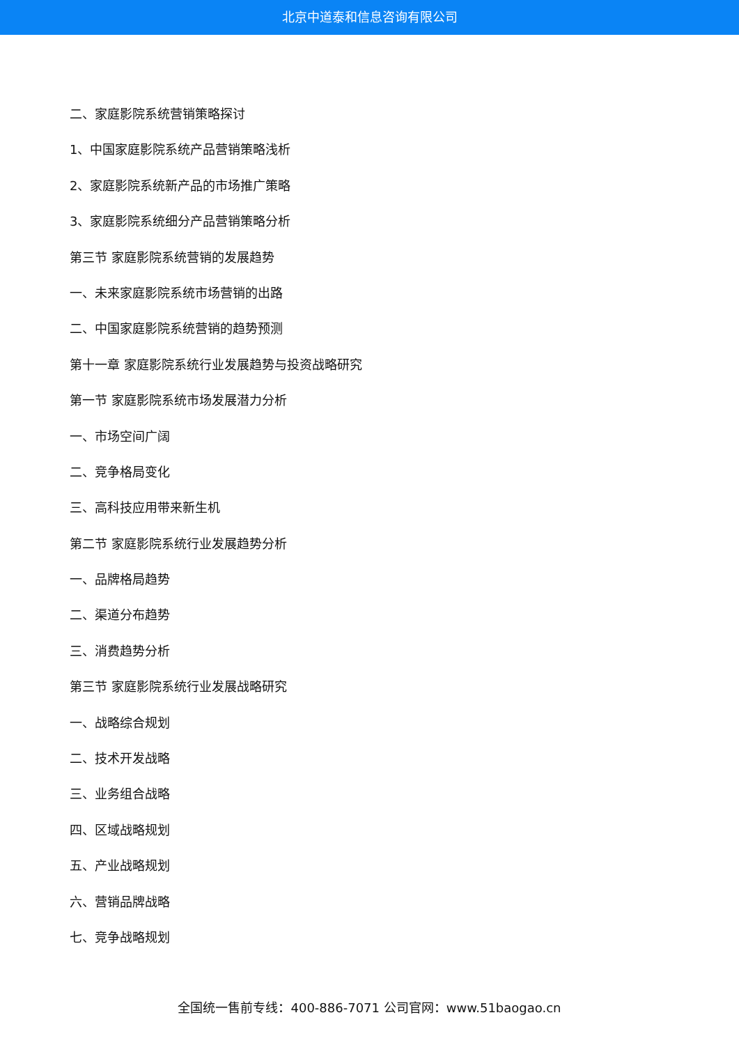北京中道泰和信息咨询有限公司
二、家庭影院系统营销策略探讨
1、中国家庭影院系统产品营销策略浅析
2、家庭影院系统新产品的市场推广策略
3、家庭影院系统细分产品营销策略分析
第三节 家庭影院系统营销的发展趋势
一、未来家庭影院系统市场营销的出路
二、中国家庭影院系统营销的趋势预测
第十一章 家庭影院系统行业发展趋势与投资战略研究
第一节 家庭影院系统市场发展潜力分析
一、市场空间广阔
二、竞争格局变化
三、高科技应用带来新生机
第二节 家庭影院系统行业发展趋势分析
一、品牌格局趋势
二、渠道分布趋势
三、消费趋势分析
第三节 家庭影院系统行业发展战略研究
一、战略综合规划
二、技术开发战略
三、业务组合战略
四、区域战略规划
五、产业战略规划
六、营销品牌战略
七、竞争战略规划
全国统一售前专线：400-886-7071 公司官网：www.51baogao.cn